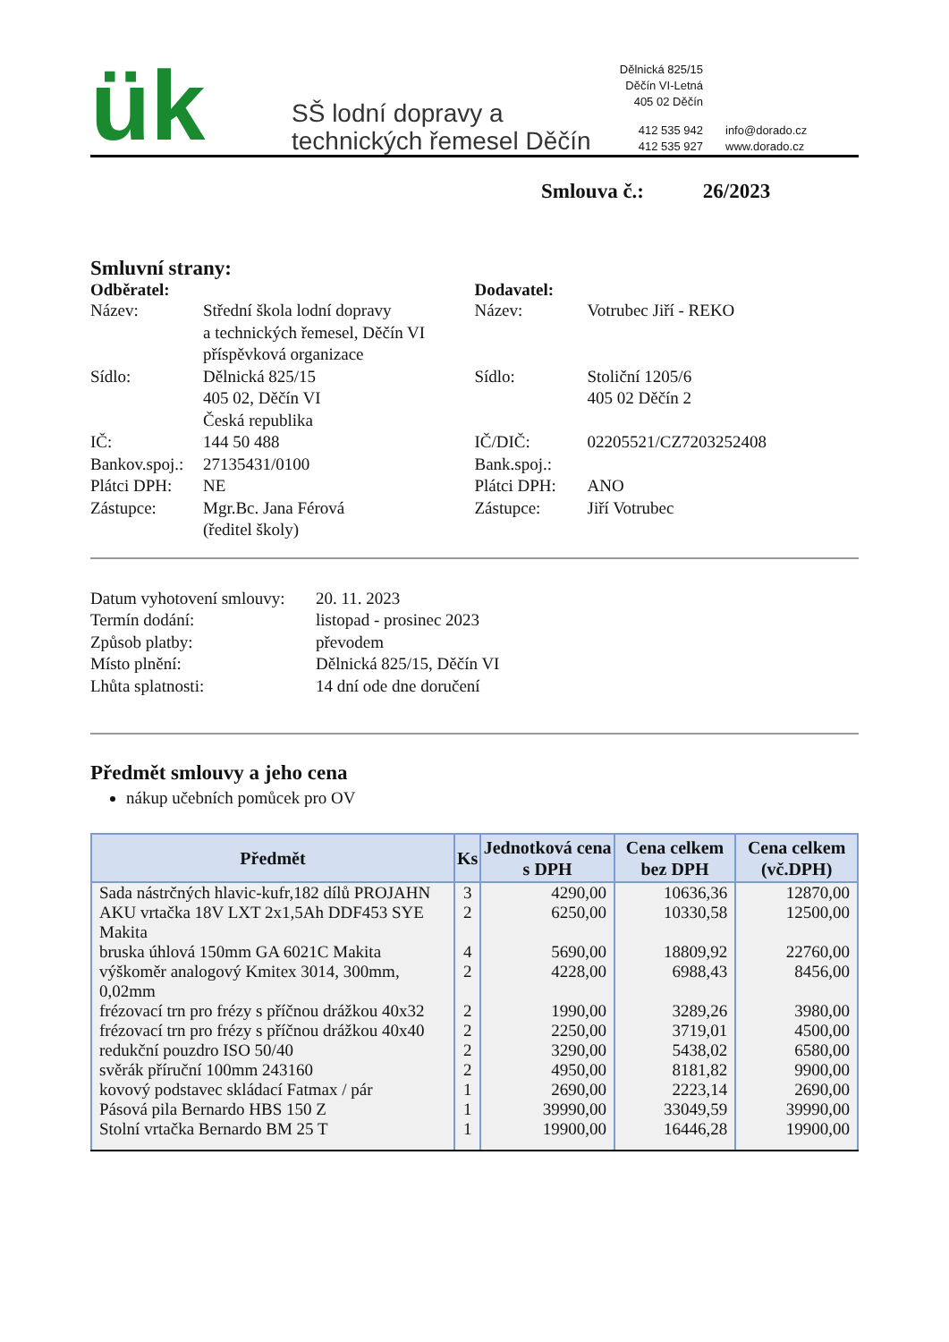ük
SŠ lodní dopravy a technických řemesel Děčín
Dělnická 825/15
Děčín VI-Letná
405 02 Děčín
412 535 942
412 535 927
info@dorado.cz
www.dorado.cz
Smlouva č.: 26/2023
Smluvní strany:
Odběratel:
Název: Střední škola lodní dopravy
a technických řemesel, Děčín VI
příspěvková organizace
Sídlo: Dělnická 825/15
405 02, Děčín VI
Česká republika
IČ: 144 50 488
Bankov.spoj.:
27135431/0100
Plátci DPH: NE
Zástupce: Mgr.Bc. Jana Férová
(ředitel školy)
Dodavatel:
Název: Votrubec Jiří - REKO
Sídlo: Stoliční 1205/6
405 02 Děčín 2
IČ/DIČ: 02205521/CZ7203252408
Bank.spoj.:
Plátci DPH: ANO
Zástupce: Jiří Votrubec
Datum vyhotovení smlouvy:
20. 11. 2023
Termín dodání: listopad - prosinec 2023
Způsob platby: převodem
Místo plnění: Dělnická 825/15, Děčín VI
Lhůta splatnosti: 14 dní ode dne doručení
Předmět smlouvy a jeho cena
nákup učebních pomůcek pro OV
| Předmět | Ks | Jednotková cena s DPH | Cena celkem bez DPH | Cena celkem (vč.DPH) |
| --- | --- | --- | --- | --- |
| Sada nástrčných hlavic-kufr,182 dílů PROJAHN | 3 | 4290,00 | 10636,36 | 12870,00 |
| AKU vrtačka 18V LXT 2x1,5Ah DDF453 SYE Makita | 2 | 6250,00 | 10330,58 | 12500,00 |
| bruska úhlová 150mm GA 6021C Makita | 4 | 5690,00 | 18809,92 | 22760,00 |
| výškoměr analogový Kmitex 3014, 300mm, 0,02mm | 2 | 4228,00 | 6988,43 | 8456,00 |
| frézovací trn pro frézy s příčnou drážkou 40x32 | 2 | 1990,00 | 3289,26 | 3980,00 |
| frézovací trn pro frézy s příčnou drážkou 40x40 | 2 | 2250,00 | 3719,01 | 4500,00 |
| redukční pouzdro ISO 50/40 | 2 | 3290,00 | 5438,02 | 6580,00 |
| svěrák příruční 100mm 243160 | 2 | 4950,00 | 8181,82 | 9900,00 |
| kovový podstavec skládací Fatmax / pár | 1 | 2690,00 | 2223,14 | 2690,00 |
| Pásová pila Bernardo HBS 150 Z | 1 | 39990,00 | 33049,59 | 39990,00 |
| Stolní vrtačka Bernardo BM 25 T | 1 | 19900,00 | 16446,28 | 19900,00 |